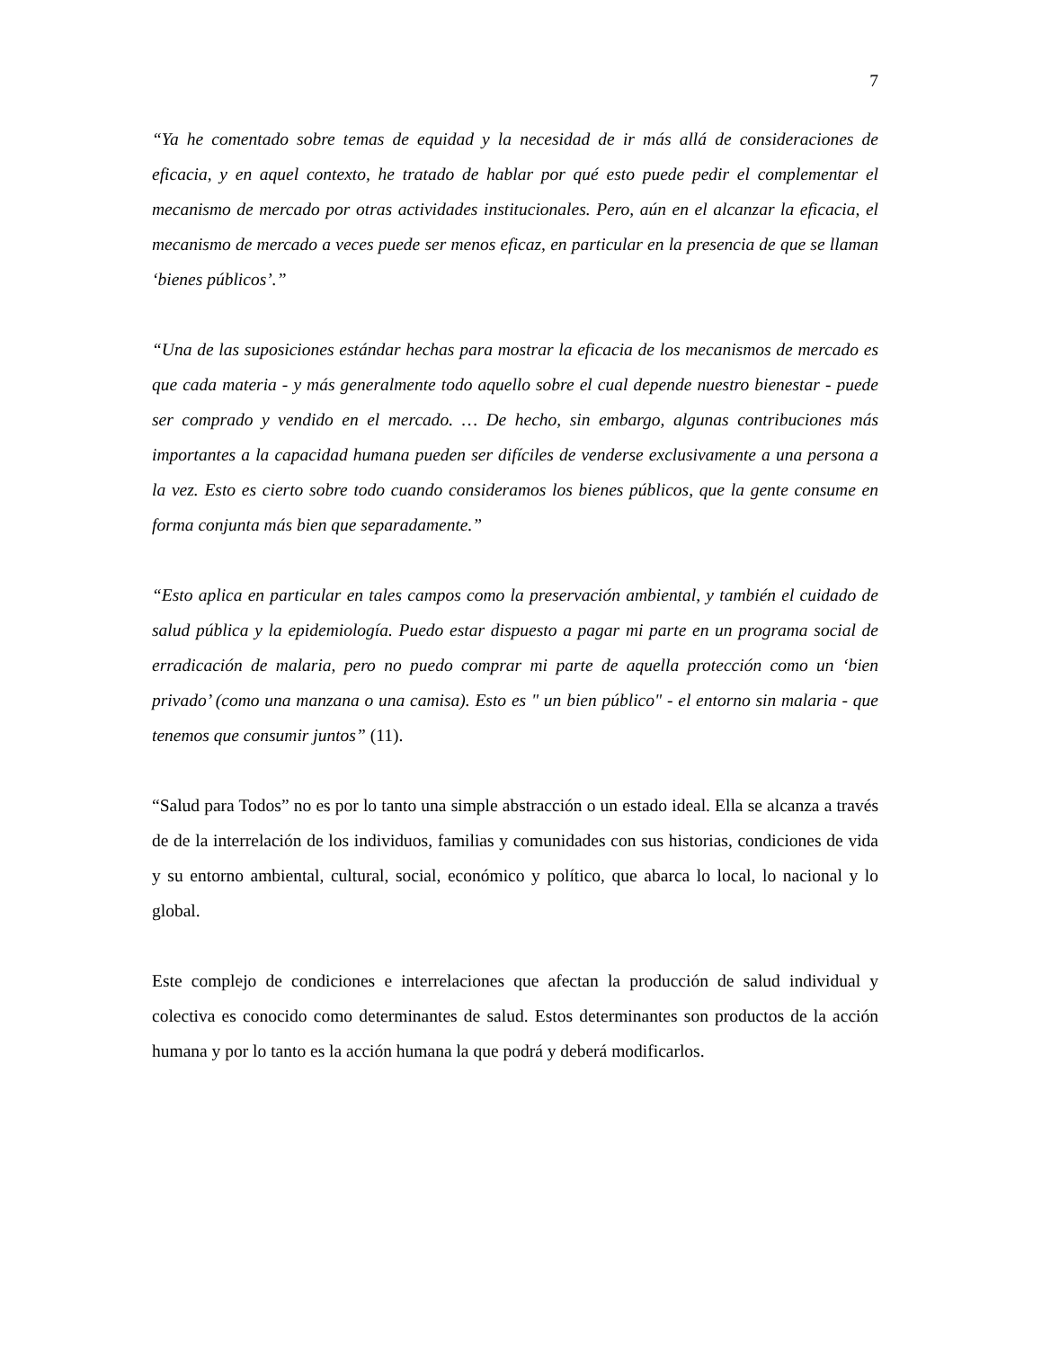7
“Ya he comentado sobre temas de equidad y la necesidad de ir más allá de consideraciones de eficacia, y en aquel contexto, he tratado de hablar por qué esto puede pedir el complementar el mecanismo de mercado por otras actividades institucionales. Pero, aún en el alcanzar la eficacia, el mecanismo de mercado a veces puede ser menos eficaz, en particular en la presencia de que se llaman ‘bienes públicos’.”
“Una de las suposiciones estándar hechas para mostrar la eficacia de los mecanismos de mercado es que cada materia - y más generalmente todo aquello sobre el cual depende nuestro bienestar - puede ser comprado y vendido en el mercado. … De hecho, sin embargo, algunas contribuciones más importantes a la capacidad humana pueden ser difíciles de venderse exclusivamente a una persona a la vez. Esto es cierto sobre todo cuando consideramos los bienes públicos, que la gente consume en forma conjunta más bien que separadamente.”
“Esto aplica en particular en tales campos como la preservación ambiental, y también el cuidado de salud pública y la epidemiología. Puedo estar dispuesto a pagar mi parte en un programa social de erradicación de malaria, pero no puedo comprar mi parte de aquella protección como un ‘bien privado’ (como una manzana o una camisa). Esto es " un bien público" - el entorno sin malaria - que tenemos que consumir juntos” (11).
“Salud para Todos” no es por lo tanto una simple abstracción o un estado ideal. Ella se alcanza a través de de la interrelación de los individuos, familias y comunidades con sus historias, condiciones de vida y su entorno ambiental, cultural, social, económico y político, que abarca lo local, lo nacional y lo global.
Este complejo de condiciones e interrelaciones que afectan la producción de salud individual y colectiva es conocido como determinantes de salud. Estos determinantes son productos de la acción humana y por lo tanto es la acción humana la que podrá y deberá modificarlos.